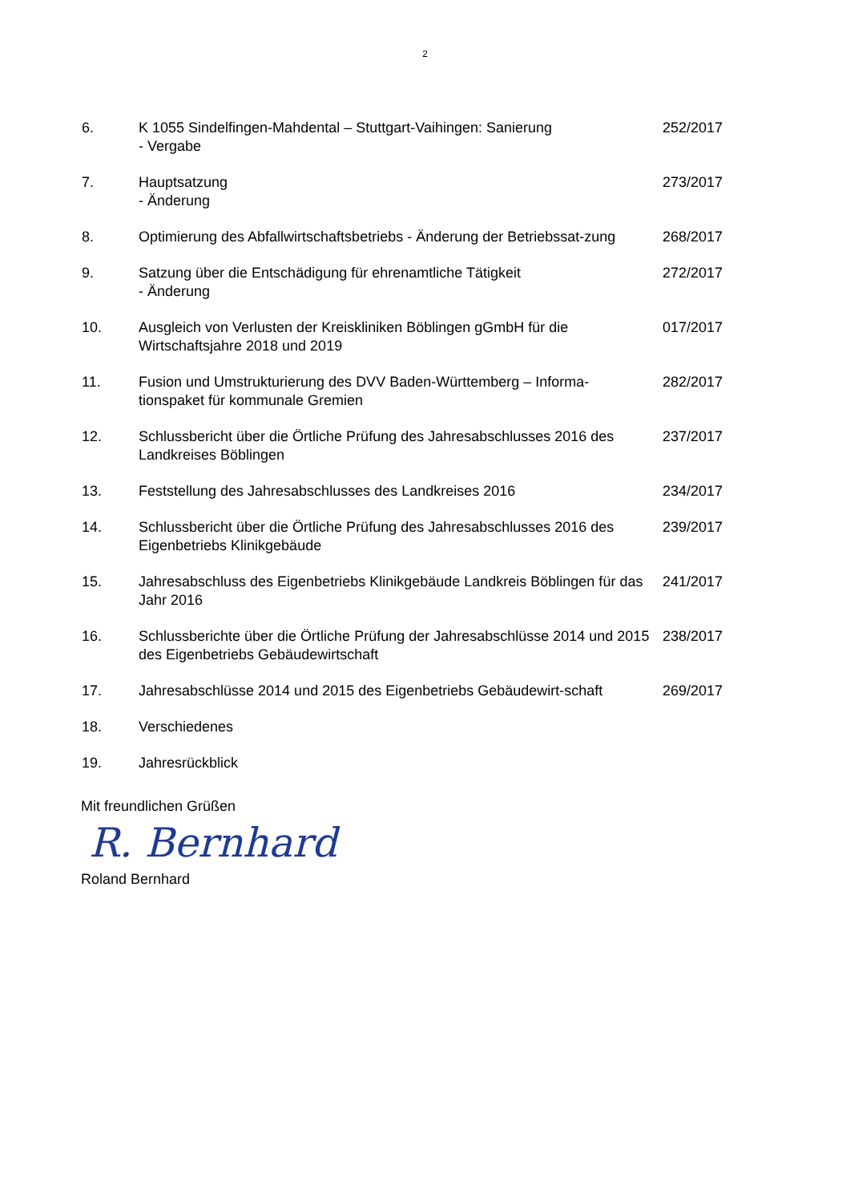2
| 6. | K 1055 Sindelfingen-Mahdental – Stuttgart-Vaihingen: Sanierung - Vergabe | 252/2017 |
| 7. | Hauptsatzung - Änderung | 273/2017 |
| 8. | Optimierung des Abfallwirtschaftsbetriebs - Änderung der Betriebssat-zung | 268/2017 |
| 9. | Satzung über die Entschädigung für ehrenamtliche Tätigkeit - Änderung | 272/2017 |
| 10. | Ausgleich von Verlusten der Kreiskliniken Böblingen gGmbH für die Wirtschaftsjahre 2018 und 2019 | 017/2017 |
| 11. | Fusion und Umstrukturierung des DVV Baden-Württemberg – Informa-tionspaket für kommunale Gremien | 282/2017 |
| 12. | Schlussbericht über die Örtliche Prüfung des Jahresabschlusses 2016 des Landkreises Böblingen | 237/2017 |
| 13. | Feststellung des Jahresabschlusses des Landkreises 2016 | 234/2017 |
| 14. | Schlussbericht über die Örtliche Prüfung des Jahresabschlusses 2016 des Eigenbetriebs Klinikgebäude | 239/2017 |
| 15. | Jahresabschluss des Eigenbetriebs Klinikgebäude Landkreis Böblingen für das Jahr 2016 | 241/2017 |
| 16. | Schlussberichte über die Örtliche Prüfung der Jahresabschlüsse 2014 und 2015 des Eigenbetriebs Gebäudewirtschaft | 238/2017 |
| 17. | Jahresabschlüsse 2014 und 2015 des Eigenbetriebs Gebäudewirt-schaft | 269/2017 |
| 18. | Verschiedenes | |
| 19. | Jahresrückblick | |
Mit freundlichen Grüßen
R. Bernhard
Roland Bernhard